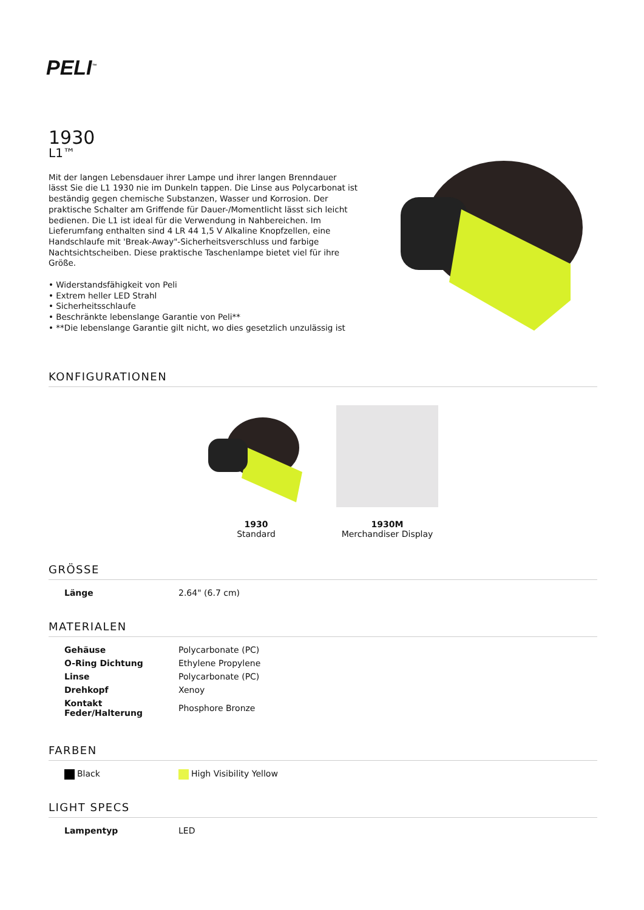PELI<sup>™</sup>
1930
L1™
Mit der langen Lebensdauer ihrer Lampe und ihrer langen Brenndauer lässt Sie die L1 1930 nie im Dunkeln tappen. Die Linse aus Polycarbonat ist beständig gegen chemische Substanzen, Wasser und Korrosion. Der praktische Schalter am Griffende für Dauer-/Momentlicht lässt sich leicht bedienen. Die L1 ist ideal für die Verwendung in Nahbereichen. Im Lieferumfang enthalten sind 4 LR 44 1,5 V Alkaline Knopfzellen, eine Handschlaufe mit 'Break-Away"-Sicherheitsverschluss und farbige Nachtsichtscheiben. Diese praktische Taschenlampe bietet viel für ihre Größe.
• Widerstandsfähigkeit von Peli
• Extrem heller LED Strahl
• Sicherheitsschlaufe
• Beschränkte lebenslange Garantie von Peli**
• **Die lebenslange Garantie gilt nicht, wo dies gesetzlich unzulässig ist
KONFIGURATIONEN
1930
Standard
1930M
Merchandiser Display
GRÖSSE
| Länge | 2.64" (6.7 cm) |
MATERIALEN
| Gehäuse | Polycarbonate (PC) |
| O-Ring Dichtung | Ethylene Propylene |
| Linse | Polycarbonate (PC) |
| Drehkopf | Xenoy |
| Kontakt Feder/Halterung | Phosphore Bronze |
FARBEN
| Black | High Visibility Yellow |
LIGHT SPECS
| Lampentyp | LED |